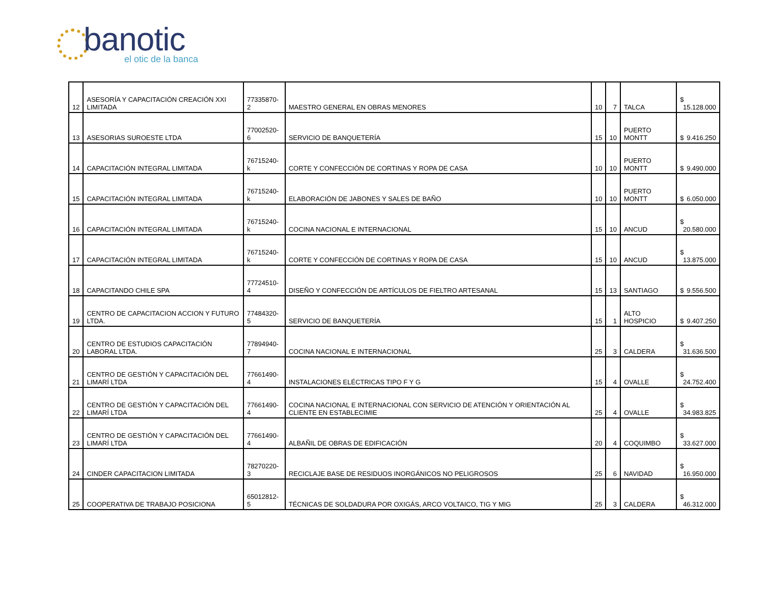banotic
el otic de la banca
| 12 | ASESORÍA Y CAPACITACIÓN CREACIÓN XXI LIMITADA | 77335870-2 | MAESTRO GENERAL EN OBRAS MENORES | 10 | 7 | TALCA | $ 15.128.000 |
| 13 | ASESORIAS SUROESTE LTDA | 77002520-6 | SERVICIO DE BANQUETERÍA | 15 | 10 | PUERTO MONTT | $ 9.416.250 |
| 14 | CAPACITACIÓN INTEGRAL LIMITADA | 76715240-k | CORTE Y CONFECCIÓN DE CORTINAS Y ROPA DE CASA | 10 | 10 | PUERTO MONTT | $ 9.490.000 |
| 15 | CAPACITACIÓN INTEGRAL LIMITADA | 76715240-k | ELABORACIÓN DE JABONES Y SALES DE BAÑO | 10 | 10 | PUERTO MONTT | $ 6.050.000 |
| 16 | CAPACITACIÓN INTEGRAL LIMITADA | 76715240-k | COCINA NACIONAL E INTERNACIONAL | 15 | 10 | ANCUD | $ 20.580.000 |
| 17 | CAPACITACIÓN INTEGRAL LIMITADA | 76715240-k | CORTE Y CONFECCIÓN DE CORTINAS Y ROPA DE CASA | 15 | 10 | ANCUD | $ 13.875.000 |
| 18 | CAPACITANDO CHILE SPA | 77724510-4 | DISEÑO Y CONFECCIÓN DE ARTÍCULOS DE FIELTRO ARTESANAL | 15 | 13 | SANTIAGO | $ 9.556.500 |
| 19 | CENTRO DE CAPACITACION ACCION Y FUTURO LTDA. | 77484320-5 | SERVICIO DE BANQUETERÍA | 15 | 1 | ALTO HOSPICIO | $ 9.407.250 |
| 20 | CENTRO DE ESTUDIOS CAPACITACIÓN LABORAL LTDA. | 77894940-7 | COCINA NACIONAL E INTERNACIONAL | 25 | 3 | CALDERA | $ 31.636.500 |
| 21 | CENTRO DE GESTIÓN Y CAPACITACIÓN DEL LIMARÍ LTDA | 77661490-4 | INSTALACIONES ELÉCTRICAS TIPO F Y G | 15 | 4 | OVALLE | $ 24.752.400 |
| 22 | CENTRO DE GESTIÓN Y CAPACITACIÓN DEL LIMARÍ LTDA | 77661490-4 | COCINA NACIONAL E INTERNACIONAL CON SERVICIO DE ATENCIÓN Y ORIENTACIÓN AL CLIENTE EN ESTABLECIMIE | 25 | 4 | OVALLE | $ 34.983.825 |
| 23 | CENTRO DE GESTIÓN Y CAPACITACIÓN DEL LIMARÍ LTDA | 77661490-4 | ALBAÑIL DE OBRAS DE EDIFICACIÓN | 20 | 4 | COQUIMBO | $ 33.627.000 |
| 24 | CINDER CAPACITACION LIMITADA | 78270220-3 | RECICLAJE BASE DE RESIDUOS INORGÁNICOS NO PELIGROSOS | 25 | 6 | NAVIDAD | $ 16.950.000 |
| 25 | COOPERATIVA DE TRABAJO POSICIONA | 65012812-5 | TÉCNICAS DE SOLDADURA POR OXIGÁS, ARCO VOLTAICO, TIG Y MIG | 25 | 3 | CALDERA | $ 46.312.000 |